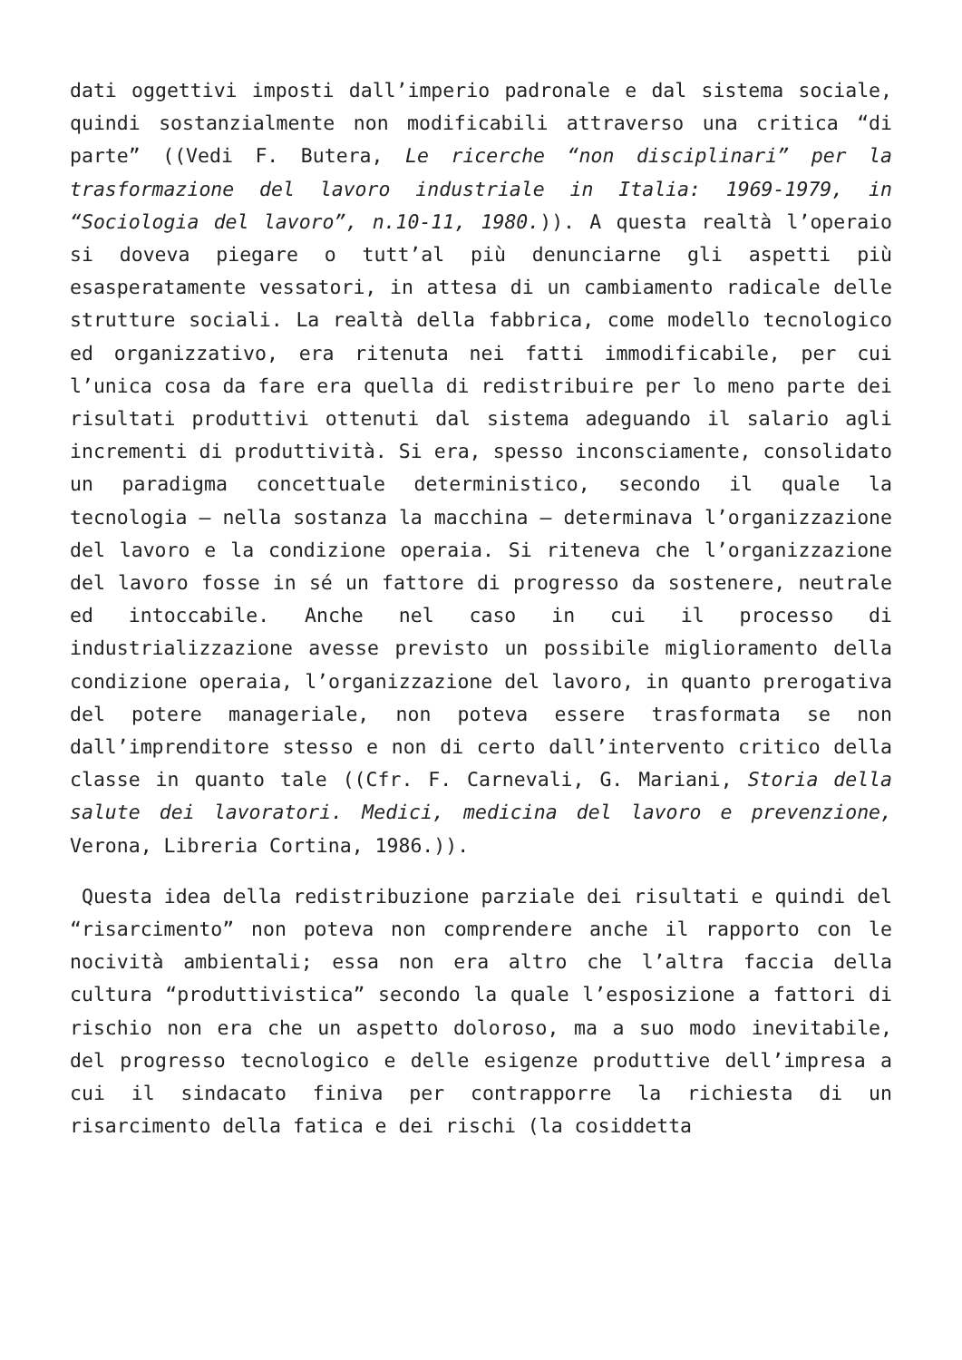dati oggettivi imposti dall’imperio padronale e dal sistema sociale, quindi sostanzialmente non modificabili attraverso una critica “di parte” ((Vedi F. Butera, Le ricerche “non disciplinari” per la trasformazione del lavoro industriale in Italia: 1969-1979, in “Sociologia del lavoro”, n.10-11, 1980.)). A questa realtà l’operaio si doveva piegare o tutt’al più denunciarne gli aspetti più esasperatamente vessatori, in attesa di un cambiamento radicale delle strutture sociali. La realtà della fabbrica, come modello tecnologico ed organizzativo, era ritenuta nei fatti immodificabile, per cui l’unica cosa da fare era quella di redistribuire per lo meno parte dei risultati produttivi ottenuti dal sistema adeguando il salario agli incrementi di produttività. Si era, spesso inconsciamente, consolidato un paradigma concettuale deterministico, secondo il quale la tecnologia – nella sostanza la macchina – determinava l’organizzazione del lavoro e la condizione operaia. Si riteneva che l’organizzazione del lavoro fosse in sé un fattore di progresso da sostenere, neutrale ed intoccabile. Anche nel caso in cui il processo di industrializzazione avesse previsto un possibile miglioramento della condizione operaia, l’organizzazione del lavoro, in quanto prerogativa del potere manageriale, non poteva essere trasformata se non dall’imprenditore stesso e non di certo dall’intervento critico della classe in quanto tale ((Cfr. F. Carnevali, G. Mariani, Storia della salute dei lavoratori. Medici, medicina del lavoro e prevenzione, Verona, Libreria Cortina, 1986.)).
Questa idea della redistribuzione parziale dei risultati e quindi del “risarcimento” non poteva non comprendere anche il rapporto con le nocività ambientali; essa non era altro che l’altra faccia della cultura “produttivistica” secondo la quale l’esposizione a fattori di rischio non era che un aspetto doloroso, ma a suo modo inevitabile, del progresso tecnologico e delle esigenze produttive dell’impresa a cui il sindacato finiva per contrapporre la richiesta di un risarcimento della fatica e dei rischi (la cosiddetta